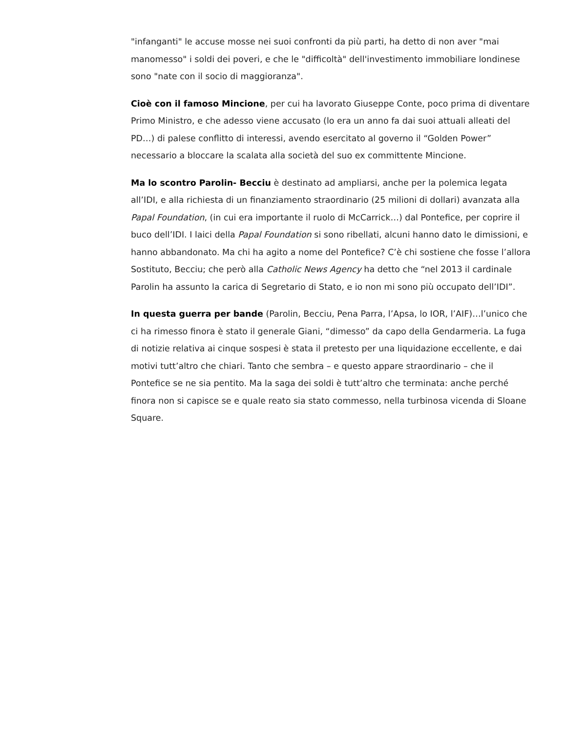"infanganti" le accuse mosse nei suoi confronti da più parti, ha detto di non aver "mai manomesso" i soldi dei poveri, e che le "difficoltà" dell'investimento immobiliare londinese sono "nate con il socio di maggioranza".
Cioè con il famoso Mincione, per cui ha lavorato Giuseppe Conte, poco prima di diventare Primo Ministro, e che adesso viene accusato (lo era un anno fa dai suoi attuali alleati del PD…) di palese conflitto di interessi, avendo esercitato al governo il “Golden Power” necessario a bloccare la scalata alla società del suo ex committente Mincione.
Ma lo scontro Parolin- Becciu è destinato ad ampliarsi, anche per la polemica legata all’IDI, e alla richiesta di un finanziamento straordinario (25 milioni di dollari) avanzata alla Papal Foundation, (in cui era importante il ruolo di McCarrick…) dal Pontefice, per coprire il buco dell’IDI. I laici della Papal Foundation si sono ribellati, alcuni hanno dato le dimissioni, e hanno abbandonato. Ma chi ha agito a nome del Pontefice? C’è chi sostiene che fosse l’allora Sostituto, Becciu; che però alla Catholic News Agency ha detto che “nel 2013 il cardinale Parolin ha assunto la carica di Segretario di Stato, e io non mi sono più occupato dell’IDI”.
In questa guerra per bande (Parolin, Becciu, Pena Parra, l’Apsa, lo IOR, l’AIF)…l’unico che ci ha rimesso finora è stato il generale Giani, “dimesso” da capo della Gendarmeria. La fuga di notizie relativa ai cinque sospesi è stata il pretesto per una liquidazione eccellente, e dai motivi tutt’altro che chiari. Tanto che sembra – e questo appare straordinario – che il Pontefice se ne sia pentito. Ma la saga dei soldi è tutt’altro che terminata: anche perché finora non si capisce se e quale reato sia stato commesso, nella turbinosa vicenda di Sloane Square.